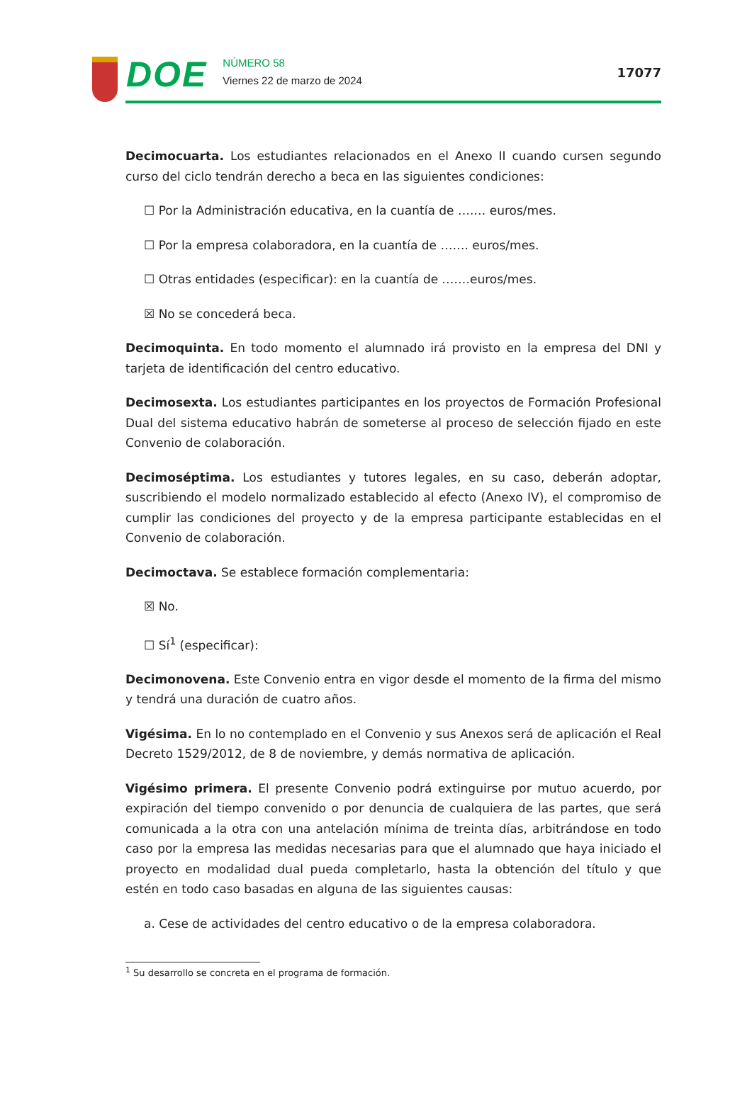DOE
NÚMERO 58
Viernes 22 de marzo de 2024
17077
Decimocuarta. Los estudiantes relacionados en el Anexo II cuando cursen segundo curso del ciclo tendrán derecho a beca en las siguientes condiciones:
☐ Por la Administración educativa, en la cuantía de ….… euros/mes.
☐ Por la empresa colaboradora, en la cuantía de ……. euros/mes.
☐ Otras entidades (especificar): en la cuantía de .……euros/mes.
☒ No se concederá beca.
Decimoquinta. En todo momento el alumnado irá provisto en la empresa del DNI y tarjeta de identificación del centro educativo.
Decimosexta. Los estudiantes participantes en los proyectos de Formación Profesional Dual del sistema educativo habrán de someterse al proceso de selección fijado en este Convenio de colaboración.
Decimoséptima. Los estudiantes y tutores legales, en su caso, deberán adoptar, suscribiendo el modelo normalizado establecido al efecto (Anexo IV), el compromiso de cumplir las condiciones del proyecto y de la empresa participante establecidas en el Convenio de colaboración.
Decimoctava. Se establece formación complementaria:
☒ No.
☐ Sí<sup>1</sup> (especificar):
Decimonovena. Este Convenio entra en vigor desde el momento de la firma del mismo y tendrá una duración de cuatro años.
Vigésima. En lo no contemplado en el Convenio y sus Anexos será de aplicación el Real Decreto 1529/2012, de 8 de noviembre, y demás normativa de aplicación.
Vigésimo primera. El presente Convenio podrá extinguirse por mutuo acuerdo, por expiración del tiempo convenido o por denuncia de cualquiera de las partes, que será comunicada a la otra con una antelación mínima de treinta días, arbitrándose en todo caso por la empresa las medidas necesarias para que el alumnado que haya iniciado el proyecto en modalidad dual pueda completarlo, hasta la obtención del título y que estén en todo caso basadas en alguna de las siguientes causas:
a. Cese de actividades del centro educativo o de la empresa colaboradora.
<sup>1</sup> Su desarrollo se concreta en el programa de formación.